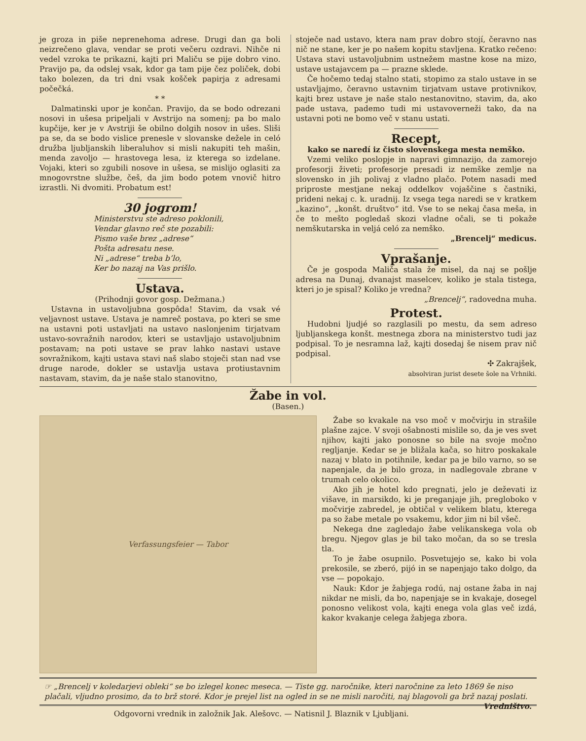je groza in piše neprenehoma adrese. Drugi dan ga boli neizrečeno glava, vendar se proti večeru ozdravi. Nihče ni vedel vzroka te prikazni, kajti pri Maliču se pije dobro vino. Pravijo pa, da odslej vsak, kdor ga tam pije čez poliček, dobi tako bolezen, da tri dni vsak košček papirja z adresami počečká.
* *
Dalmatinski upor je končan. Pravijo, da se bodo odrezani nosovi in ušesa pripeljali v Avstrijo na somenj; pa bo malo kupčije, ker je v Avstriji še obilno dolgih nosov in ušes. Sliši pa se, da se bodo vislice prenesle v slovanske dežele in celó družba ljubljanskih liberaluhov si misli nakupiti teh mašin, menda zavoljo — hrastovega lesa, iz kterega so izdelane. Vojaki, kteri so zgubili nosove in ušesa, se mislijo oglasiti za mnogovrstne službe, češ, da jim bodo potem vnovič hitro izrastli. Ni dvomiti. Probatum est!
30 jogrom!
Ministerstvu ste adreso poklonili,
Vendar glavno reč ste pozabili:
Pismo vaše brez „adrese“
Pošta adresatu nese.
Ni „adrese“ treba b’lo,
Ker bo nazaj na Vas prišlo.
Ustava.
(Prihodnji govor gosp. Dežmana.)
Ustavna in ustavoljubna gospôda! Stavim, da vsak vé veljavnost ustave. Ustava je namreč postava, po kteri se sme na ustavni poti ustavljati na ustavo naslonjenim tirjatvam ustavo-sovražnih narodov, kteri se ustavljajo ustavoljubnim postavam; na poti ustave se prav lahko nastavi ustave sovražnikom, kajti ustava stavi naš slabo stoječi stan nad vse druge narode, dokler se ustavlja ustava protiustavnim nastavam, stavim, da je naše stalo stanovitno,
stoječe nad ustavo, ktera nam prav dobro stojí, čeravno nas nič ne stane, ker je po našem kopitu stavljena. Kratko rečeno: Ustava stavi ustavoljubnim ustnežem mastne kose na mizo, ustave ustajavcem pa — prazne sklede.
Če hočemo tedaj stalno stati, stopimo za stalo ustave in se ustavljajmo, čeravno ustavnim tirjatvam ustave protivnikov, kajti brez ustave je naše stalo nestanovitno, stavim, da, ako pade ustava, pademo tudi mi ustavoverneži tako, da na ustavni poti ne bomo več v stanu ustati.
Recept,
kako se naredí iz čisto slovenskega mesta nemško.
Vzemi veliko poslopje in napravi gimnazijo, da zamorejo profesorji živeti; profesorje presadi iz nemške zemlje na slovensko in jih polivaj z vladno plačo. Potem nasadi med priproste mestjane nekaj oddelkov vojaščine s častniki, prideni nekaj c. k. uradnij. Iz vsega tega naredi se v kratkem „kazino“, „konšt. društvo“ itd. Vse to se nekaj časa meša, in če to mešto pogledaš skozi vladne očali, se ti pokaže nemškutarska in veljá celó za nemško.
„Brencelj“ medicus.
Vprašanje.
Če je gospoda Maliča stala že misel, da naj se pošlje adresa na Dunaj, dvanajst maselcev, koliko je stala tistega, kteri jo je spisal? Koliko je vredna?
„Brencelj“, radovedna muha.
Protest.
Hudobni ljudjé so razglasili po mestu, da sem adreso ljubljanskega konšt. mestnega zbora na ministerstvo tudi jaz podpisal. To je nesramna laž, kajti dosedaj še nisem prav nič podpisal.
✣ Zakrajšek,
absolviran jurist desete šole na Vrhniki.
Žabe in vol.
(Basen.)
Verfassungsfeier — Tabor
Žabe so kvakale na vso moč v močvirju in strašile plašne zajce. V svoji ošabnosti mislile so, da je ves svet njihov, kajti jako ponosne so bile na svoje močno regljanje. Kedar se je bližala kača, so hitro poskakale nazaj v blato in potihnile, kedar pa je bilo varno, so se napenjale, da je bilo groza, in nadlegovale zbrane v trumah celo okolico.
Ako jih je hotel kdo pregnati, jelo je deževati iz višave, in marsikdo, ki je preganjaje jih, pregloboko v močvirje zabredel, je obtičal v velikem blatu, kterega pa so žabe metale po vsakemu, kdor jim ni bil všeč.
Nekega dne zagledajo žabe velikanskega vola ob bregu. Njegov glas je bil tako močan, da so se tresla tla.
To je žabe osupnilo. Posvetujejo se, kako bi vola prekosile, se zberó, pijó in se napenjajo tako dolgo, da vse — popokajo.
Nauk: Kdor je žabjega rodú, naj ostane žaba in naj nikdar ne misli, da bo, napenjaje se in kvakaje, dosegel ponosno velikost vola, kajti enega vola glas več izdá, kakor kvakanje celega žabjega zbora.
☞ „Brencelj v koledarjevi obleki“ se bo izlegel konec meseca. — Tiste gg. naročnike, kteri naročnine za leto 1869 še niso plačali, vljudno prosimo, da to brž storé. Kdor je prejel list na ogled in se ne misli naročiti, naj blagovoli ga brž nazaj poslati. Vredništvo.
Odgovorni vrednik in založnik Jak. Alešovc. — Natisnil J. Blaznik v Ljubljani.